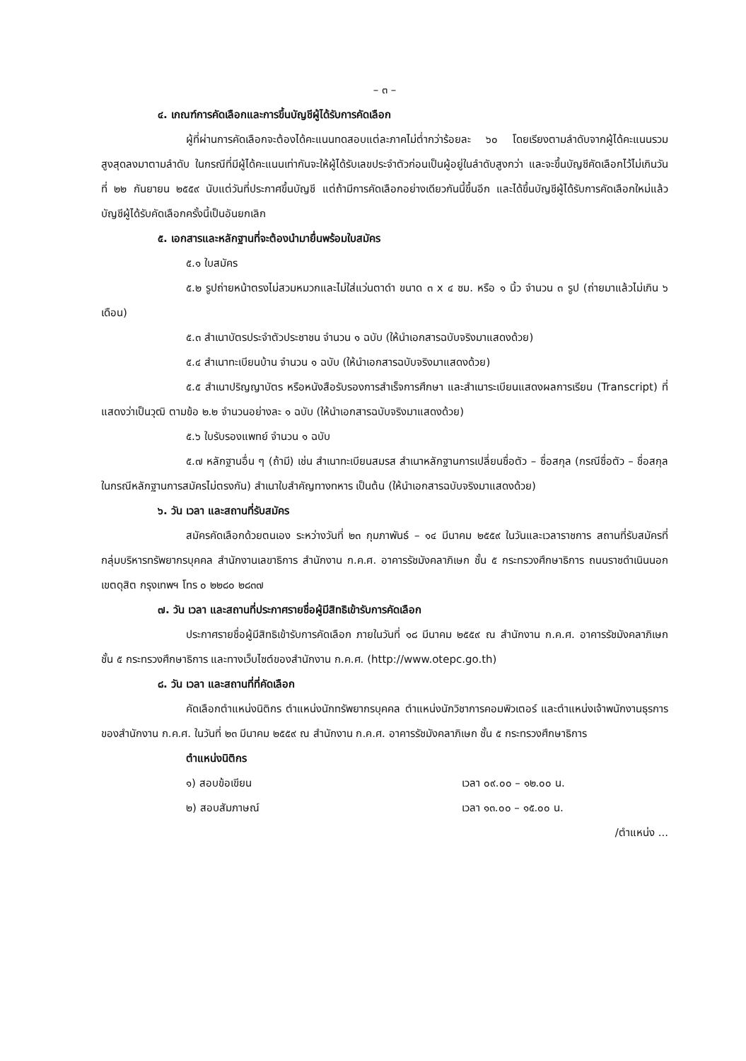– ๓ –
๔. เกณฑ์การคัดเลือกและการขึ้นบัญชีผู้ได้รับการคัดเลือก
ผู้ที่ผ่านการคัดเลือกจะต้องได้คะแนนทดสอบแต่ละภาคไม่ต่ำกว่าร้อยละ ๖๐ โดยเรียงตามลำดับจากผู้ได้คะแนนรวมสูงสุดลงมาตามลำดับ ในกรณีที่มีผู้ได้คะแนนเท่ากันจะให้ผู้ได้รับเลขประจำตัวก่อนเป็นผู้อยู่ในลำดับสูงกว่า และจะขึ้นบัญชีคัดเลือกไว้ไม่เกินวันที่ ๒๒ กันยายน ๒๕๕๙ นับแต่วันที่ประกาศขึ้นบัญชี แต่ถ้ามีการคัดเลือกอย่างเดียวกันนี้ขึ้นอีก และได้ขึ้นบัญชีผู้ได้รับการคัดเลือกใหม่แล้ว บัญชีผู้ได้รับคัดเลือกครั้งนี้เป็นอันยกเลิก
๕. เอกสารและหลักฐานที่จะต้องนำมายื่นพร้อมใบสมัคร
๕.๑ ใบสมัคร
๕.๒ รูปถ่ายหน้าตรงไม่สวมหมวกและไม่ใส่แว่นตาดำ ขนาด ๓ x ๔ ซม. หรือ ๑ นิ้ว จำนวน ๓ รูป (ถ่ายมาแล้วไม่เกิน ๖ เดือน)
๕.๓ สำเนาบัตรประจำตัวประชาชน จำนวน ๑ ฉบับ (ให้นำเอกสารฉบับจริงมาแสดงด้วย)
๕.๔ สำเนาทะเบียนบ้าน จำนวน ๑ ฉบับ (ให้นำเอกสารฉบับจริงมาแสดงด้วย)
๕.๕ สำเนาปริญญาบัตร หรือหนังสือรับรองการสำเร็จการศึกษา และสำเนาระเบียนแสดงผลการเรียน (Transcript) ที่แสดงว่าเป็นวุฒิ ตามข้อ ๒.๒ จำนวนอย่างละ ๑ ฉบับ (ให้นำเอกสารฉบับจริงมาแสดงด้วย)
๕.๖ ใบรับรองแพทย์ จำนวน ๑ ฉบับ
๕.๗ หลักฐานอื่น ๆ (ถ้ามี) เช่น สำเนาทะเบียนสมรส สำเนาหลักฐานการเปลี่ยนชื่อตัว – ชื่อสกุล (กรณีชื่อตัว – ชื่อสกุล ในกรณีหลักฐานการสมัครไม่ตรงกัน) สำเนาใบสำคัญทางทหาร เป็นต้น (ให้นำเอกสารฉบับจริงมาแสดงด้วย)
๖. วัน เวลา และสถานที่รับสมัคร
สมัครคัดเลือกด้วยตนเอง ระหว่างวันที่ ๒๓ กุมภาพันธ์ – ๑๔ มีนาคม ๒๕๕๙ ในวันและเวลาราชการ สถานที่รับสมัครที่กลุ่มบริหารทรัพยากรบุคคล สำนักงานเลขาธิการ สำนักงาน ก.ค.ศ. อาคารรัชมังคลาภิเษก ชั้น ๕ กระทรวงศึกษาธิการ ถนนราชดำเนินนอก เขตดุสิต กรุงเทพฯ โทร ๐ ๒๒๘๐ ๒๘๓๗
๗. วัน เวลา และสถานที่ประกาศรายชื่อผู้มีสิทธิเข้ารับการคัดเลือก
ประกาศรายชื่อผู้มีสิทธิเข้ารับการคัดเลือก ภายในวันที่ ๑๘ มีนาคม ๒๕๕๙ ณ สำนักงาน ก.ค.ศ. อาคารรัชมังคลาภิเษก ชั้น ๕ กระทรวงศึกษาธิการ และทางเว็บไซต์ของสำนักงาน ก.ค.ศ. (http://www.otepc.go.th)
๘. วัน เวลา และสถานที่ที่คัดเลือก
คัดเลือกตำแหน่งนิติกร ตำแหน่งนักทรัพยากรบุคคล ตำแหน่งนักวิชาการคอมพิวเตอร์ และตำแหน่งเจ้าพนักงานธุรการ ของสำนักงาน ก.ค.ศ. ในวันที่ ๒๓ มีนาคม ๒๕๕๙ ณ สำนักงาน ก.ค.ศ. อาคารรัชมังคลาภิเษก ชั้น ๕ กระทรวงศึกษาธิการ
ตำแหน่งนิติกร
๑) สอบข้อเขียน เวลา ๐๙.๐๐ – ๑๒.๐๐ น.
๒) สอบสัมภาษณ์ เวลา ๑๓.๐๐ – ๑๕.๐๐ น.
/ตำแหน่ง ...